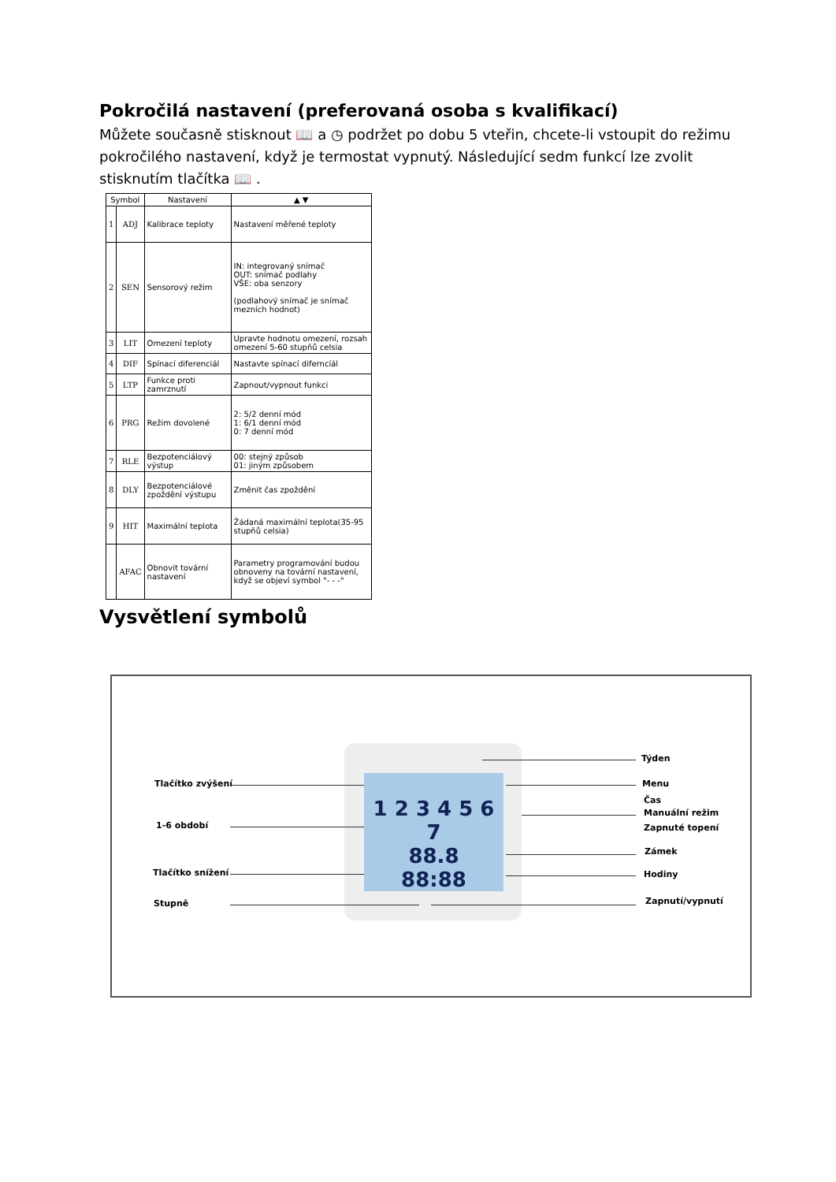Pokročilá nastavení (preferovaná osoba s kvalifikací)
Můžete současně stisknout 📖 a ◷ podržet po dobu 5 vteřin, chcete-li vstoupit do režimu pokročilého nastavení, když je termostat vypnutý. Následující sedm funkcí lze zvolit stisknutím tlačítka 📖 .
| Symbol | | Nastavení | ▲ ▼ |
| --- | --- | --- | --- |
| 1 | ADJ | Kalibrace teploty | Nastavení měřené teploty |
| 2 | SEN | Sensorový režim | IN: integrovaný snímač OUT: snímač podlahy VŠE: oba senzory (podlahový snímač je snímač mezních hodnot) |
| 3 | LIT | Omezení teploty | Upravte hodnotu omezení, rozsah omezení 5-60 stupňů celsia |
| 4 | DIF | Spínací diferenciál | Nastavte spínací diferncíál |
| 5 | LTP | Funkce proti zamrznutí | Zapnout/vypnout funkci |
| 6 | PRG | Režim dovolené | 2: 5/2 denní mód 1: 6/1 denní mód 0: 7 denní mód |
| 7 | RLE | Bezpotenciálový výstup | 00: stejný způsob 01: jiným způsobem |
| 8 | DLY | Bezpotenciálové zpoždění výstupu | Změnit čas zpoždění |
| 9 | HIT | Maximální teplota | Žádaná maximální teplota(35-95 stupňů celsia) |
| | AFAC | Obnovit tovární nastavení | Parametry programování budou obnoveny na tovární nastavení, když se objeví symbol "- - -" |
Vysvětlení symbolů
1 2 3 4 5 6 7
88.8
88:88
Tlačítko zvýšení
1-6 období
Tlačítko snížení
Stupně
Týden
Menu
Čas
Manuální režim
Zapnuté topení
Zámek
Hodiny
Zapnutí/vypnutí